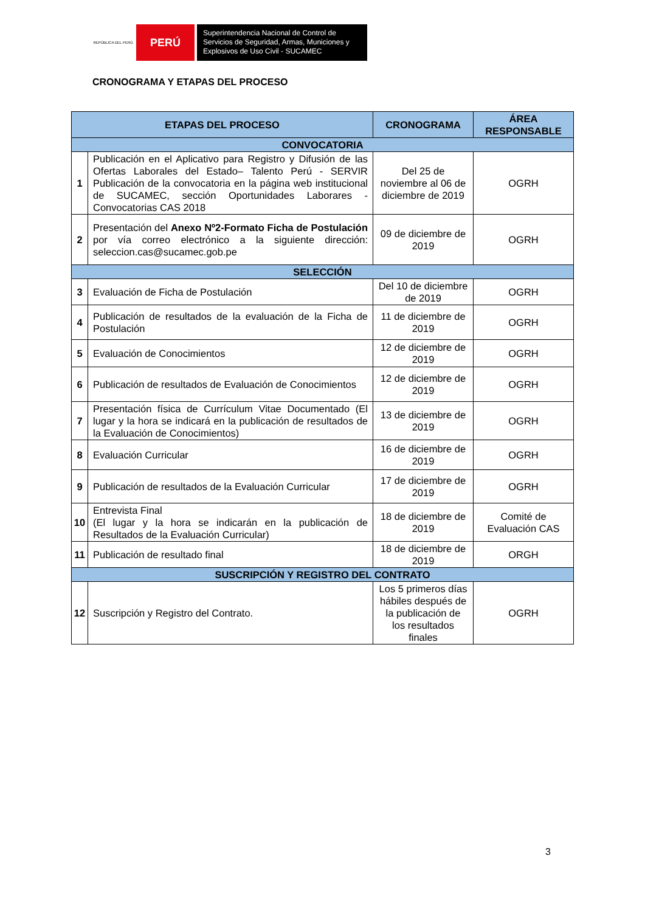REPÚBLICA DEL PERÚ
PERÚ
Superintendencia Nacional de Control de Servicios de Seguridad, Armas, Municiones y Explosivos de Uso Civil - SUCAMEC
CRONOGRAMA Y ETAPAS DEL PROCESO
| ETAPAS DEL PROCESO | | CRONOGRAMA | ÁREA RESPONSABLE |
| --- | --- | --- | --- |
| CONVOCATORIA | | | |
| 1 | Publicación en el Aplicativo para Registro y Difusión de las Ofertas Laborales del Estado– Talento Perú - SERVIR Publicación de la convocatoria en la página web institucional de SUCAMEC, sección Oportunidades Laborares - Convocatorias CAS 2018 | Del 25 de noviembre al 06 de diciembre de 2019 | OGRH |
| 2 | Presentación del Anexo Nº2-Formato Ficha de Postulación por vía correo electrónico a la siguiente dirección: seleccion.cas@sucamec.gob.pe | 09 de diciembre de 2019 | OGRH |
| SELECCIÓN | | | |
| 3 | Evaluación de Ficha de Postulación | Del 10 de diciembre de 2019 | OGRH |
| 4 | Publicación de resultados de la evaluación de la Ficha de Postulación | 11 de diciembre de 2019 | OGRH |
| 5 | Evaluación de Conocimientos | 12 de diciembre de 2019 | OGRH |
| 6 | Publicación de resultados de Evaluación de Conocimientos | 12 de diciembre de 2019 | OGRH |
| 7 | Presentación física de Currículum Vitae Documentado (El lugar y la hora se indicará en la publicación de resultados de la Evaluación de Conocimientos) | 13 de diciembre de 2019 | OGRH |
| 8 | Evaluación Curricular | 16 de diciembre de 2019 | OGRH |
| 9 | Publicación de resultados de la Evaluación Curricular | 17 de diciembre de 2019 | OGRH |
| 10 | Entrevista Final (El lugar y la hora se indicarán en la publicación de Resultados de la Evaluación Curricular) | 18 de diciembre de 2019 | Comité de Evaluación CAS |
| 11 | Publicación de resultado final | 18 de diciembre de 2019 | ORGH |
| SUSCRIPCIÓN Y REGISTRO DEL CONTRATO | | | |
| 12 | Suscripción y Registro del Contrato. | Los 5 primeros días hábiles después de la publicación de los resultados finales | OGRH |
3